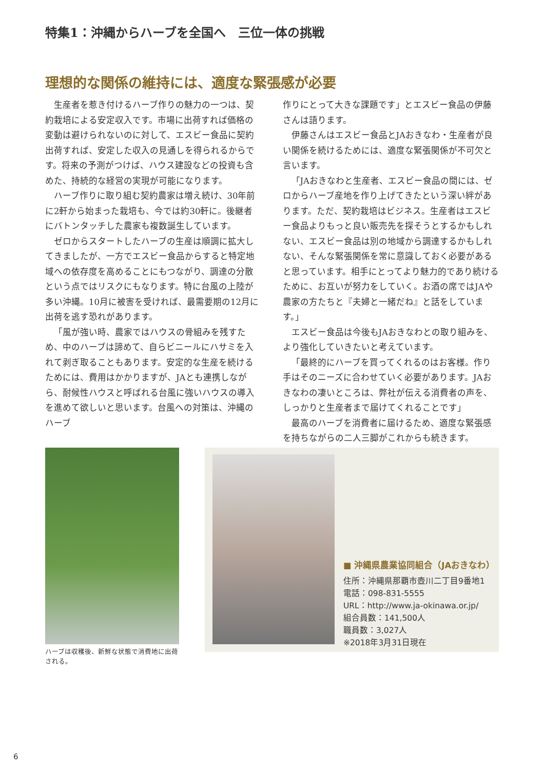特集1：沖縄からハーブを全国へ　三位一体の挑戦
理想的な関係の維持には、適度な緊張感が必要
生産者を惹き付けるハーブ作りの魅力の一つは、契約栽培による安定収入です。市場に出荷すれば価格の変動は避けられないのに対して、エスビー食品に契約出荷すれば、安定した収入の見通しを得られるからです。将来の予測がつけば、ハウス建設などの投資も含めた、持続的な経営の実現が可能になります。
ハーブ作りに取り組む契約農家は増え続け、30年前に2軒から始まった栽培も、今では約30軒に。後継者にバトンタッチした農家も複数誕生しています。
ゼロからスタートしたハーブの生産は順調に拡大してきましたが、一方でエスビー食品からすると特定地域への依存度を高めることにもつながり、調達の分散という点ではリスクにもなります。特に台風の上陸が多い沖縄。10月に被害を受ければ、最需要期の12月に出荷を逃す恐れがあります。
「風が強い時、農家ではハウスの骨組みを残すため、中のハーブは諦めて、自らビニールにハサミを入れて剥ぎ取ることもあります。安定的な生産を続けるためには、費用はかかりますが、JAとも連携しながら、耐候性ハウスと呼ばれる台風に強いハウスの導入を進めて欲しいと思います。台風への対策は、沖縄のハーブ
作りにとって大きな課題です」とエスビー食品の伊藤さんは語ります。
伊藤さんはエスビー食品とJAおきなわ・生産者が良い関係を続けるためには、適度な緊張関係が不可欠と言います。
「JAおきなわと生産者、エスビー食品の間には、ゼロからハーブ産地を作り上げてきたという深い絆があります。ただ、契約栽培はビジネス。生産者はエスビー食品よりもっと良い販売先を探そうとするかもしれない、エスビー食品は別の地域から調達するかもしれない、そんな緊張関係を常に意識しておく必要があると思っています。相手にとってより魅力的であり続けるために、お互いが努力をしていく。お酒の席ではJAや農家の方たちと『夫婦と一緒だね』と話をしています。」
エスビー食品は今後もJAおきなわとの取り組みを、より強化していきたいと考えています。
「最終的にハーブを買ってくれるのはお客様。作り手はそのニーズに合わせていく必要があります。JAおきなわの凄いところは、弊社が伝える消費者の声を、しっかりと生産者まで届けてくれることです」
最高のハーブを消費者に届けるため、適度な緊張感を持ちながらの二人三脚がこれからも続きます。
ハーブは収穫後、新鮮な状態で消費地に出荷される。
■ 沖縄県農業協同組合（JAおきなわ）
住所：沖縄県那覇市壺川二丁目9番地1
電話：098-831-5555
URL：http://www.ja-okinawa.or.jp/
組合員数：141,500人
職員数：3,027人
※2018年3月31日現在
6